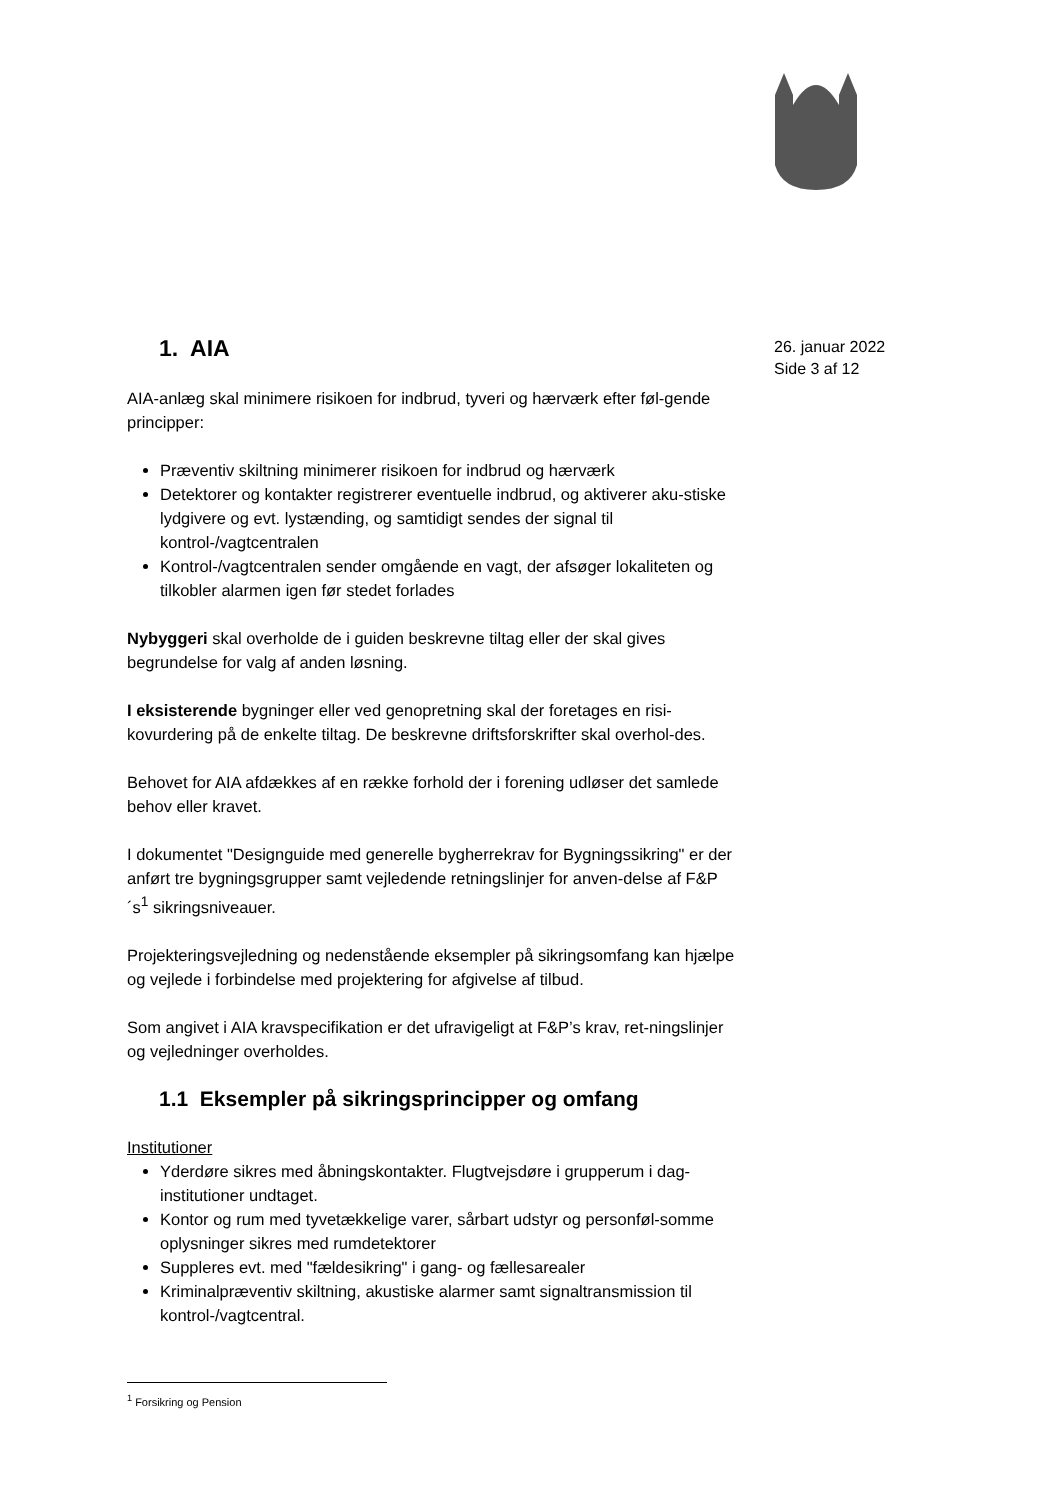26. januar 2022
Side 3 af 12
1. AIA
AIA-anlæg skal minimere risikoen for indbrud, tyveri og hærværk efter føl-gende principper:
Præventiv skiltning minimerer risikoen for indbrud og hærværk
Detektorer og kontakter registrerer eventuelle indbrud, og aktiverer aku-stiske lydgivere og evt. lystænding, og samtidigt sendes der signal til kontrol-/vagtcentralen
Kontrol-/vagtcentralen sender omgående en vagt, der afsøger lokaliteten og tilkobler alarmen igen før stedet forlades
Nybyggeri skal overholde de i guiden beskrevne tiltag eller der skal gives begrundelse for valg af anden løsning.
I eksisterende bygninger eller ved genopretning skal der foretages en risi-kovurdering på de enkelte tiltag. De beskrevne driftsforskrifter skal overhol-des.
Behovet for AIA afdækkes af en række forhold der i forening udløser det samlede behov eller kravet.
I dokumentet "Designguide med generelle bygherrekrav for Bygningssikring" er der anført tre bygningsgrupper samt vejledende retningslinjer for anven-delse af F&P´s<sup>1</sup> sikringsniveauer.
Projekteringsvejledning og nedenstående eksempler på sikringsomfang kan hjælpe og vejlede i forbindelse med projektering for afgivelse af tilbud.
Som angivet i AIA kravspecifikation er det ufravigeligt at F&P’s krav, ret-ningslinjer og vejledninger overholdes.
1.1 Eksempler på sikringsprincipper og omfang
Institutioner
Yderdøre sikres med åbningskontakter. Flugtvejsdøre i grupperum i dag-institutioner undtaget.
Kontor og rum med tyvetækkelige varer, sårbart udstyr og personføl-somme oplysninger sikres med rumdetektorer
Suppleres evt. med "fældesikring" i gang- og fællesarealer
Kriminalpræventiv skiltning, akustiske alarmer samt signaltransmission til kontrol-/vagtcentral.
<sup>1</sup> Forsikring og Pension